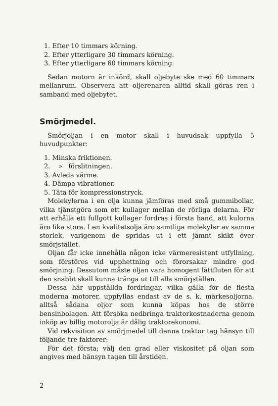1. Efter 10 timmars körning.
2. Efter ytterligare 30 timmars körning.
3. Efter ytterligare 60 timmars körning.
Sedan motorn är inkörd, skall oljebyte ske med 60 timmars mellanrum. Observera att oljerenaren alltid skall göras ren i samband med oljebytet.
Smörjmedel.
Smörjoljan i en motor skall i huvudsak uppfylla 5 huvudpunkter:
1. Minska friktionen.
2. » förslitningen.
3. Avleda värme.
4. Dämpa vibrationer.
5. Täta för kompressionstryck.
Molekylerna i en olja kunna jämföras med små gummibollar, vilka tjänstgöra som ett kullager mellan de rörliga delarna. För att erhålla ett fullgott kullager fordras i första hand, att kulorna äro lika stora. I en kvalitetsolja äro samtliga molekyler av samma storlek, varigenom de spridas ut i ett jämnt skikt över smörjstället.
Oljan får icke innehålla någon icke värmeresistent utfyllning, som förstöres vid upphettning och förorsakar mindre god smörjning. Dessutom måste oljan vara homogent lättfluten för att den snabbt skall kunna tränga ut till alla smörjställen.
Dessa här uppställda fordringar, vilka gälla för de flesta moderna motorer, uppfyllas endast av de s. k. märkesoljorna, alltså sådana oljor som kunna köpas hos de större bensinbolagen. Att försöka nedbringa traktorkostnaderna genom inköp av billig motorolja är dålig traktorekonomi.
Vid rekvisition av smörjmedel till denna traktor tag hänsyn till följande tre faktorer:
För det första; välj den grad eller viskositet på oljan som angives med hänsyn tagen till årstiden.
2